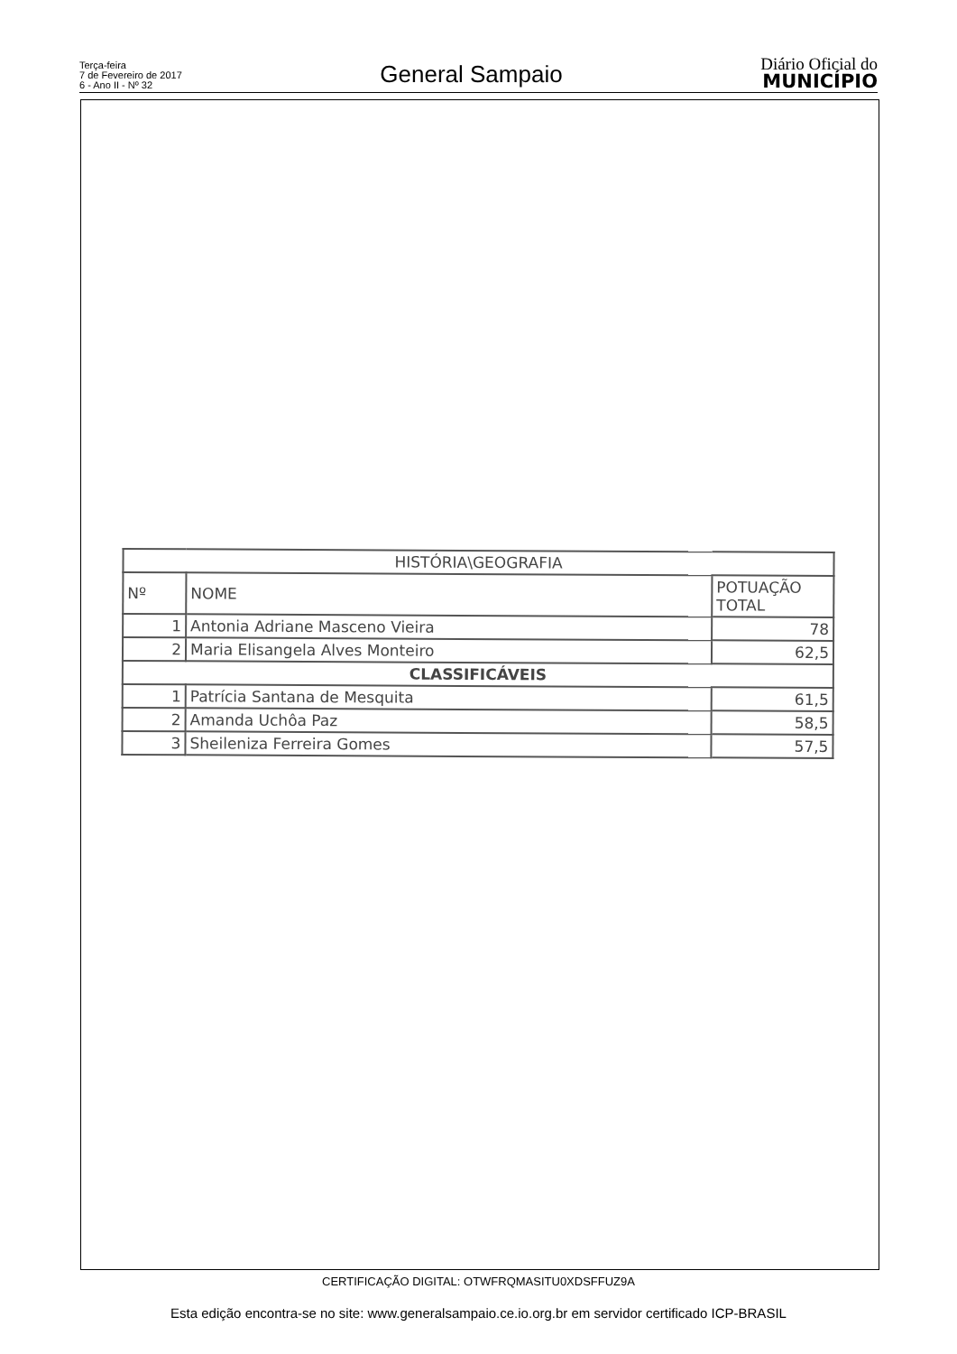Terça-feira
7 de Fevereiro de 2017
6 - Ano II - Nº 32
General Sampaio
Diário Oficial do
MUNICÍPIO
| HISTÓRIA\GEOGRAFIA | | |
| --- | --- | --- |
| Nº | NOME | POTUAÇÃO TOTAL |
| 1 | Antonia Adriane Masceno Vieira | 78 |
| 2 | Maria Elisangela Alves Monteiro | 62,5 |
| CLASSIFICÁVEIS | | |
| 1 | Patrícia Santana de Mesquita | 61,5 |
| 2 | Amanda Uchôa Paz | 58,5 |
| 3 | Sheileniza Ferreira Gomes | 57,5 |
CERTIFICAÇÃO DIGITAL: OTWFRQMASITU0XDSFFUZ9A
Esta edição encontra-se no site: www.generalsampaio.ce.io.org.br em servidor certificado ICP-BRASIL